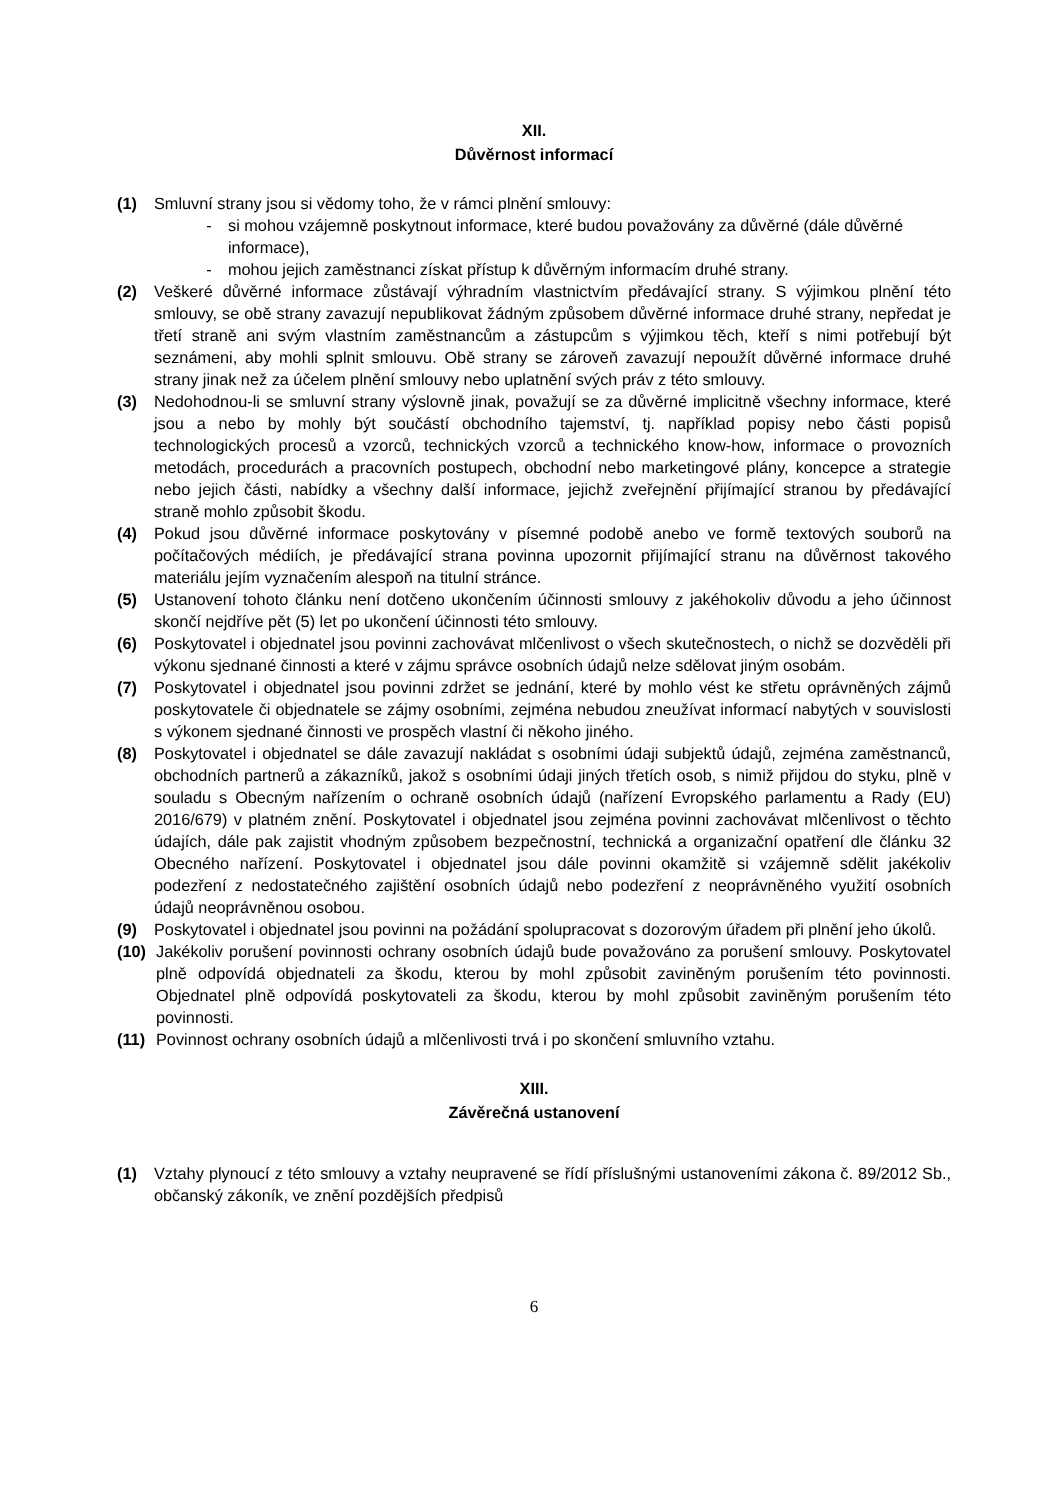XII.
Důvěrnost informací
(1) Smluvní strany jsou si vědomy toho, že v rámci plnění smlouvy:
- si mohou vzájemně poskytnout informace, které budou považovány za důvěrné (dále důvěrné informace),
- mohou jejich zaměstnanci získat přístup k důvěrným informacím druhé strany.
(2) Veškeré důvěrné informace zůstávají výhradním vlastnictvím předávající strany. S výjimkou plnění této smlouvy, se obě strany zavazují nepublikovat žádným způsobem důvěrné informace druhé strany, nepředat je třetí straně ani svým vlastním zaměstnancům a zástupcům s výjimkou těch, kteří s nimi potřebují být seznámeni, aby mohli splnit smlouvu. Obě strany se zároveň zavazují nepoužít důvěrné informace druhé strany jinak než za účelem plnění smlouvy nebo uplatnění svých práv z této smlouvy.
(3) Nedohodnou-li se smluvní strany výslovně jinak, považují se za důvěrné implicitně všechny informace, které jsou a nebo by mohly být součástí obchodního tajemství, tj. například popisy nebo části popisů technologických procesů a vzorců, technických vzorců a technického know-how, informace o provozních metodách, procedurách a pracovních postupech, obchodní nebo marketingové plány, koncepce a strategie nebo jejich části, nabídky a všechny další informace, jejichž zveřejnění přijímající stranou by předávající straně mohlo způsobit škodu.
(4) Pokud jsou důvěrné informace poskytovány v písemné podobě anebo ve formě textových souborů na počítačových médiích, je předávající strana povinna upozornit přijímající stranu na důvěrnost takového materiálu jejím vyznačením alespoň na titulní stránce.
(5) Ustanovení tohoto článku není dotčeno ukončením účinnosti smlouvy z jakéhokoliv důvodu a jeho účinnost skončí nejdříve pět (5) let po ukončení účinnosti této smlouvy.
(6) Poskytovatel i objednatel jsou povinni zachovávat mlčenlivost o všech skutečnostech, o nichž se dozvěděli při výkonu sjednané činnosti a které v zájmu správce osobních údajů nelze sdělovat jiným osobám.
(7) Poskytovatel i objednatel jsou povinni zdržet se jednání, které by mohlo vést ke střetu oprávněných zájmů poskytovatele či objednatele se zájmy osobními, zejména nebudou zneužívat informací nabytých v souvislosti s výkonem sjednané činnosti ve prospěch vlastní či někoho jiného.
(8) Poskytovatel i objednatel se dále zavazují nakládat s osobními údaji subjektů údajů, zejména zaměstnanců, obchodních partnerů a zákazníků, jakož s osobními údaji jiných třetích osob, s nimiž přijdou do styku, plně v souladu s Obecným nařízením o ochraně osobních údajů (nařízení Evropského parlamentu a Rady (EU) 2016/679) v platném znění. Poskytovatel i objednatel jsou zejména povinni zachovávat mlčenlivost o těchto údajích, dále pak zajistit vhodným způsobem bezpečnostní, technická a organizační opatření dle článku 32 Obecného nařízení. Poskytovatel i objednatel jsou dále povinni okamžitě si vzájemně sdělit jakékoliv podezření z nedostatečného zajištění osobních údajů nebo podezření z neoprávněného využití osobních údajů neoprávněnou osobou.
(9) Poskytovatel i objednatel jsou povinni na požádání spolupracovat s dozorovým úřadem při plnění jeho úkolů.
(10) Jakékoliv porušení povinnosti ochrany osobních údajů bude považováno za porušení smlouvy. Poskytovatel plně odpovídá objednateli za škodu, kterou by mohl způsobit zaviněným porušením této povinnosti. Objednatel plně odpovídá poskytovateli za škodu, kterou by mohl způsobit zaviněným porušením této povinnosti.
(11) Povinnost ochrany osobních údajů a mlčenlivosti trvá i po skončení smluvního vztahu.
XIII.
Závěrečná ustanovení
(1) Vztahy plynoucí z této smlouvy a vztahy neupravené se řídí příslušnými ustanoveními zákona č. 89/2012 Sb., občanský zákoník, ve znění pozdějších předpisů
6